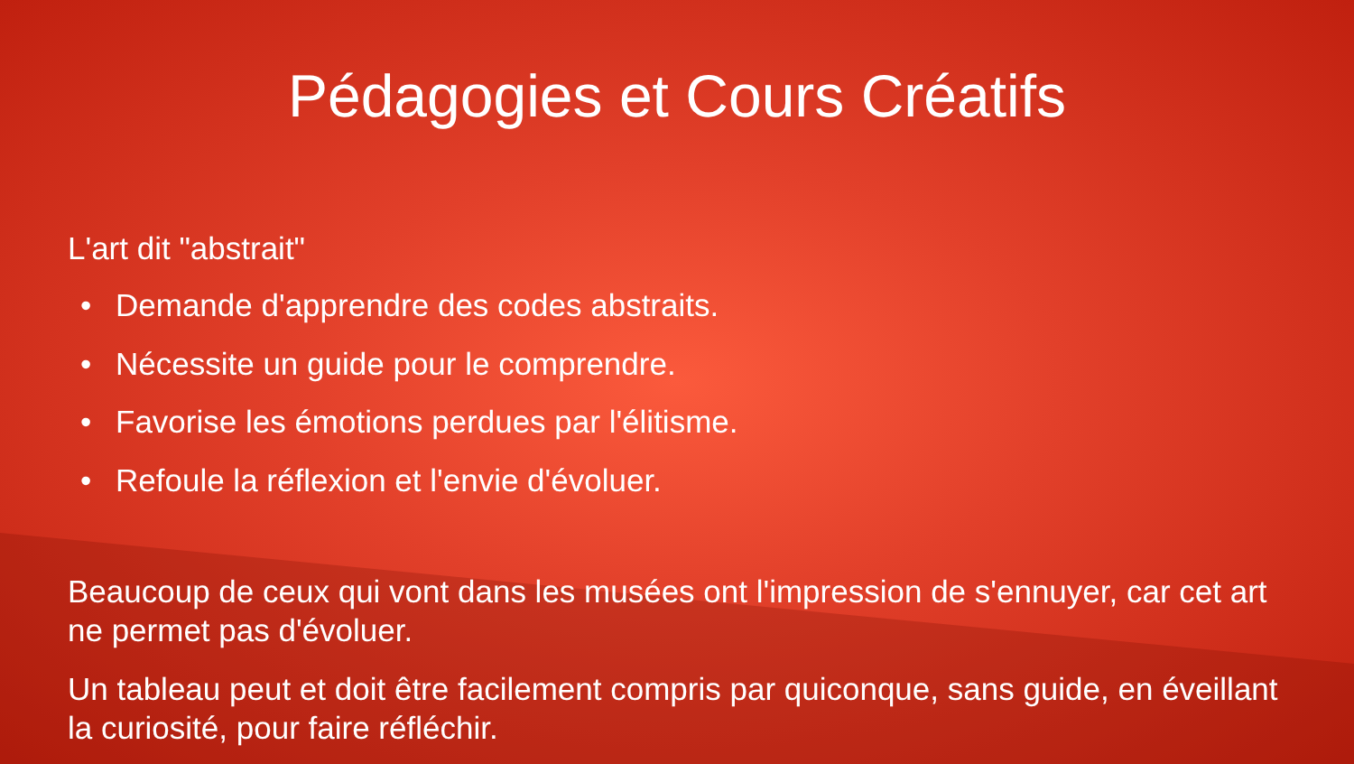Pédagogies et Cours Créatifs
L'art dit "abstrait"
• Demande d'apprendre des codes abstraits.
• Nécessite un guide pour le comprendre.
• Favorise les émotions perdues par l'élitisme.
• Refoule la réflexion et l'envie d'évoluer.
Beaucoup de ceux qui vont dans les musées ont l'impression de s'ennuyer, car cet art ne permet pas d'évoluer.
Un tableau peut et doit être facilement compris par quiconque, sans guide, en éveillant la curiosité, pour faire réfléchir.